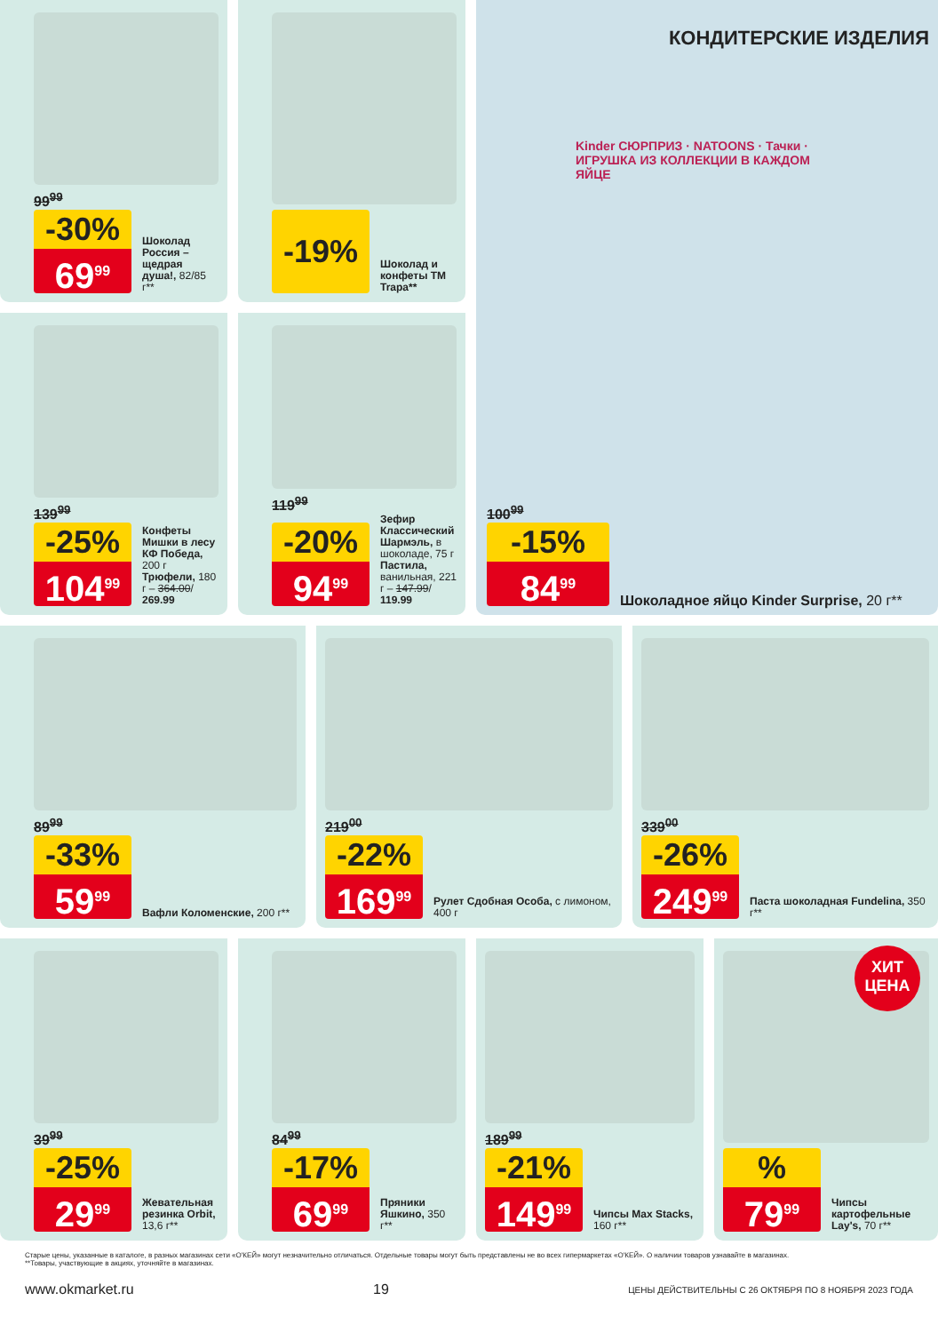99<sup>99</sup>
-30%
69<sup>99</sup>
Шоколад Россия – щедрая душа!, 82/85 г**
-19%
Шоколад и конфеты ТМ Trapa**
КОНДИТЕРСКИЕ ИЗДЕЛИЯ
Kinder СЮРПРИЗ · NATOONS · Тачки · ИГРУШКА ИЗ КОЛЛЕКЦИИ В КАЖДОМ ЯЙЦЕ
100<sup>99</sup>
-15%
84<sup>99</sup>
Шоколадное яйцо Kinder Surprise, 20 г**
139<sup>99</sup>
-25%
104<sup>99</sup>
Конфеты Мишки в лесу КФ Победа, 200 г
Трюфели, 180 г – 364.00/ 269.99
119<sup>99</sup>
-20%
94<sup>99</sup>
Зефир Классический Шармэль, в шоколаде, 75 г
Пастила, ванильная, 221 г – 147.99/ 119.99
89<sup>99</sup>
-33%
59<sup>99</sup>
Вафли Коломенские, 200 г**
219<sup>00</sup>
-22%
169<sup>99</sup>
Рулет Сдобная Особа, с лимоном, 400 г
339<sup>00</sup>
-26%
249<sup>99</sup>
Паста шоколадная Fundelina, 350 г**
39<sup>99</sup>
-25%
29<sup>99</sup>
Жевательная резинка Orbit, 13,6 г**
84<sup>99</sup>
-17%
69<sup>99</sup>
Пряники Яшкино, 350 г**
189<sup>99</sup>
-21%
149<sup>99</sup>
Чипсы Max Stacks, 160 г**
ХИТ
ЦЕНА
%
79<sup>99</sup>
Чипсы картофельные Lay's, 70 г**
Старые цены, указанные в каталоге, в разных магазинах сети «О'КЕЙ» могут незначительно отличаться. Отдельные товары могут быть представлены не во всех гипермаркетах «О'КЕЙ». О наличии товаров узнавайте в магазинах.
**Товары, участвующие в акциях, уточняйте в магазинах.
www.okmarket.ru 19 ЦЕНЫ ДЕЙСТВИТЕЛЬНЫ С 26 ОКТЯБРЯ ПО 8 НОЯБРЯ 2023 ГОДА